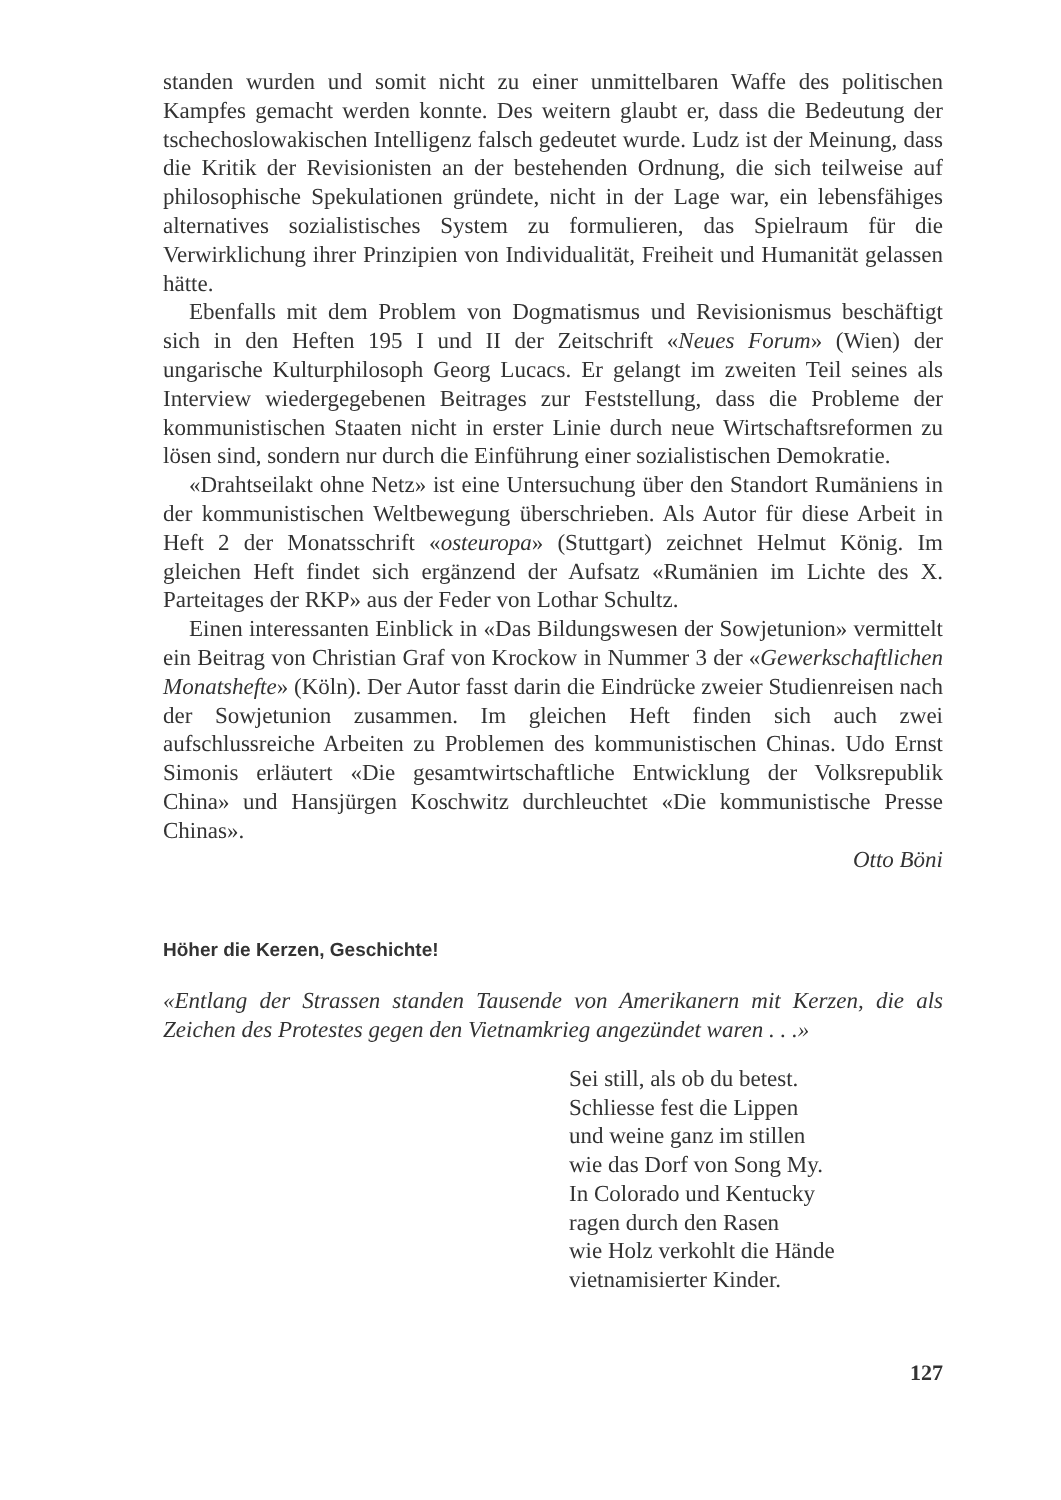standen wurden und somit nicht zu einer unmittelbaren Waffe des politischen Kampfes gemacht werden konnte. Des weitern glaubt er, dass die Bedeutung der tschechoslowakischen Intelligenz falsch gedeutet wurde. Ludz ist der Meinung, dass die Kritik der Revisionisten an der bestehenden Ordnung, die sich teilweise auf philosophische Spekulationen gründete, nicht in der Lage war, ein lebensfähiges alternatives sozialistisches System zu formulieren, das Spielraum für die Verwirklichung ihrer Prinzipien von Individualität, Freiheit und Humanität gelassen hätte.
Ebenfalls mit dem Problem von Dogmatismus und Revisionismus beschäftigt sich in den Heften 195 I und II der Zeitschrift «Neues Forum» (Wien) der ungarische Kulturphilosoph Georg Lucacs. Er gelangt im zweiten Teil seines als Interview wiedergegebenen Beitrages zur Feststellung, dass die Probleme der kommunistischen Staaten nicht in erster Linie durch neue Wirtschaftsreformen zu lösen sind, sondern nur durch die Einführung einer sozialistischen Demokratie.
«Drahtseilakt ohne Netz» ist eine Untersuchung über den Standort Rumäniens in der kommunistischen Weltbewegung überschrieben. Als Autor für diese Arbeit in Heft 2 der Monatsschrift «osteuropa» (Stuttgart) zeichnet Helmut König. Im gleichen Heft findet sich ergänzend der Aufsatz «Rumänien im Lichte des X. Parteitages der RKP» aus der Feder von Lothar Schultz.
Einen interessanten Einblick in «Das Bildungswesen der Sowjetunion» vermittelt ein Beitrag von Christian Graf von Krockow in Nummer 3 der «Gewerkschaftlichen Monatshefte» (Köln). Der Autor fasst darin die Eindrücke zweier Studienreisen nach der Sowjetunion zusammen. Im gleichen Heft finden sich auch zwei aufschlussreiche Arbeiten zu Problemen des kommunistischen Chinas. Udo Ernst Simonis erläutert «Die gesamtwirtschaftliche Entwicklung der Volksrepublik China» und Hansjürgen Koschwitz durchleuchtet «Die kommunistische Presse Chinas».
Otto Böni
Höher die Kerzen, Geschichte!
«Entlang der Strassen standen Tausende von Amerikanern mit Kerzen, die als Zeichen des Protestes gegen den Vietnamkrieg angezündet waren . . .»
Sei still, als ob du betest.
Schliesse fest die Lippen
und weine ganz im stillen
wie das Dorf von Song My.
In Colorado und Kentucky
ragen durch den Rasen
wie Holz verkohlt die Hände
vietnamisierter Kinder.
127